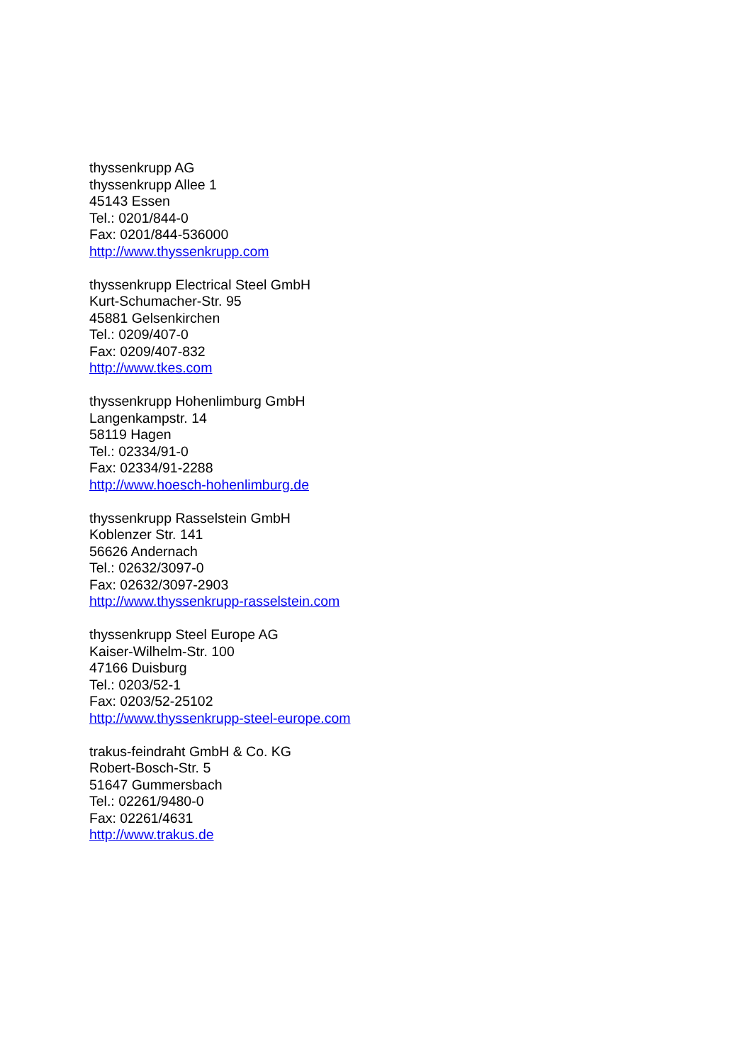thyssenkrupp AG
thyssenkrupp Allee 1
45143 Essen
Tel.: 0201/844-0
Fax: 0201/844-536000
http://www.thyssenkrupp.com
thyssenkrupp Electrical Steel GmbH
Kurt-Schumacher-Str. 95
45881 Gelsenkirchen
Tel.: 0209/407-0
Fax: 0209/407-832
http://www.tkes.com
thyssenkrupp Hohenlimburg GmbH
Langenkampstr. 14
58119 Hagen
Tel.: 02334/91-0
Fax: 02334/91-2288
http://www.hoesch-hohenlimburg.de
thyssenkrupp Rasselstein GmbH
Koblenzer Str. 141
56626 Andernach
Tel.: 02632/3097-0
Fax: 02632/3097-2903
http://www.thyssenkrupp-rasselstein.com
thyssenkrupp Steel Europe AG
Kaiser-Wilhelm-Str. 100
47166 Duisburg
Tel.: 0203/52-1
Fax: 0203/52-25102
http://www.thyssenkrupp-steel-europe.com
trakus-feindraht GmbH & Co. KG
Robert-Bosch-Str. 5
51647 Gummersbach
Tel.: 02261/9480-0
Fax: 02261/4631
http://www.trakus.de